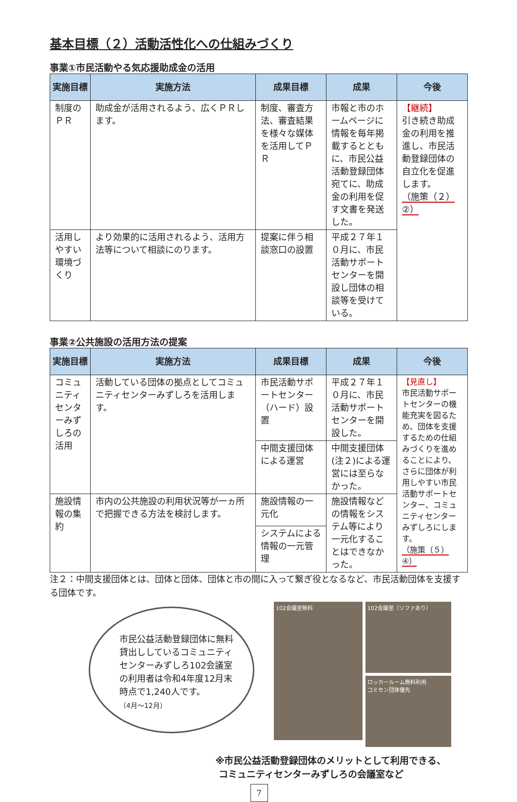基本目標（２）活動活性化への仕組みづくり
事業①市民活動やる気応援助成金の活用
| 実施目標 | 実施方法 | 成果目標 | 成果 | 今後 |
| --- | --- | --- | --- | --- |
| 制度のＰＲ | 助成金が活用されるよう、広くＰＲします。 | 制度、審査方法、審査結果を様々な媒体を活用してＰＲ | 市報と市のホームページに情報を毎年掲載するとともに、市民公益活動登録団体宛てに、助成金の利用を促す文書を発送した。 | 【継続】 引き続き助成金の利用を推進し、市民活動登録団体の自立化を促進します。 （施策（２）②） |
| 活用しやすい環境づくり | より効果的に活用されるよう、活用方法等について相談にのります。 | 提案に伴う相談窓口の設置 | 平成２７年１０月に、市民活動サポートセンターを開設し団体の相談等を受けている。 | |
事業②公共施設の活用方法の提案
| 実施目標 | 実施方法 | 成果目標 | 成果 | 今後 |
| --- | --- | --- | --- | --- |
| コミュニティセンターみずしろの活用 | 活動している団体の拠点としてコミュニティセンターみずしろを活用します。 | 市民活動サポートセンター（ハード）設置 | 平成２７年１０月に、市民活動サポートセンターを開設した。 | 【見直し】 市民活動サポートセンターの機能充実を図るため、団体を支援するための仕組みづくりを進めることにより、さらに団体が利用しやすい市民活動サポートセンター、コミュニティセンターみずしろにします。 （施策（５）④） |
| | | 中間支援団体による運営 | 中間支援団体(注２)による運営には至らなかった。 | |
| 施設情報の集約 | 市内の公共施設の利用状況等が一ヵ所で把握できる方法を検討します。 | 施設情報の一元化 | 施設情報などの情報をシステム等により一元化することはできなかった。 | |
| | | システムによる情報の一元管理 | | |
注２：中間支援団体とは、団体と団体、団体と市の間に入って繋ぎ役となるなど、市民活動団体を支援する団体です。
市民公益活動登録団体に無料貸出ししているコミュニティセンターみずしろ102会議室の利用者は令和4年度12月末時点で1,240人です。
（4月～12月）
102会議室無料
102会議室（ソファあり）
ロッカールーム無料利用
コミセン団体優先
※市民公益活動登録団体のメリットとして利用できる、
コミュニティセンターみずしろの会議室など
7